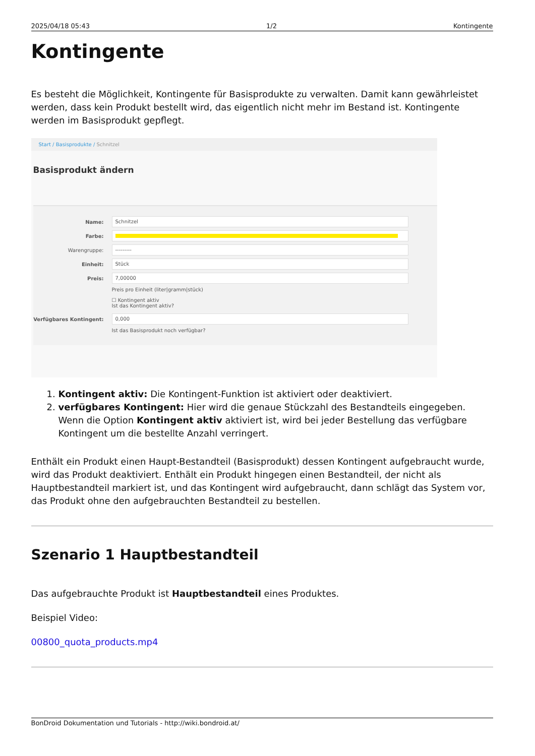2025/04/18 05:43 1/2 Kontingente
Kontingente
Es besteht die Möglichkeit, Kontingente für Basisprodukte zu verwalten. Damit kann gewährleistet werden, dass kein Produkt bestellt wird, das eigentlich nicht mehr im Bestand ist. Kontingente werden im Basisprodukt gepflegt.
Start / Basisprodukte / Schnitzel
Basisprodukt ändern
Name:
Schnitzel
Farbe:
Warengruppe:
---------
Einheit:
Stück
Preis:
7,00000
Preis pro Einheit (liter|gramm|stück)
☐ Kontingent aktiv
Ist das Kontingent aktiv?
Verfügbares Kontingent:
0,000
Ist das Basisprodukt noch verfügbar?
1. Kontingent aktiv: Die Kontingent-Funktion ist aktiviert oder deaktiviert.
2. verfügbares Kontingent: Hier wird die genaue Stückzahl des Bestandteils eingegeben. Wenn die Option Kontingent aktiv aktiviert ist, wird bei jeder Bestellung das verfügbare Kontingent um die bestellte Anzahl verringert.
Enthält ein Produkt einen Haupt-Bestandteil (Basisprodukt) dessen Kontingent aufgebraucht wurde, wird das Produkt deaktiviert. Enthält ein Produkt hingegen einen Bestandteil, der nicht als Hauptbestandteil markiert ist, und das Kontingent wird aufgebraucht, dann schlägt das System vor, das Produkt ohne den aufgebrauchten Bestandteil zu bestellen.
Szenario 1 Hauptbestandteil
Das aufgebrauchte Produkt ist Hauptbestandteil eines Produktes.
Beispiel Video:
00800_quota_products.mp4
BonDroid Dokumentation und Tutorials - http://wiki.bondroid.at/